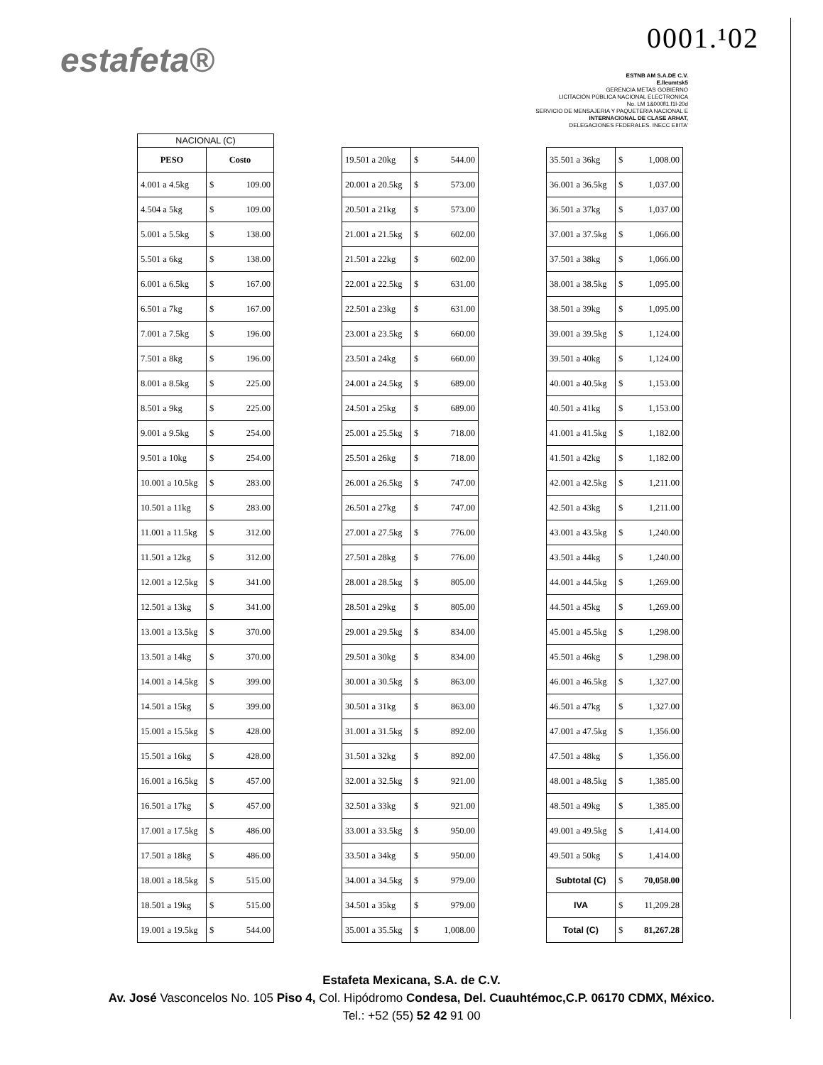0001.¹02
estafeta®
ESTNB AM S.A.DE C.V.
E.lleumtsk5
GERENCIA METAS GOBIERNO
LICITACIÓN PÚBLICA NACIONAL ELECTRONICA
No. LM 1&000fl1.f1l-20d
SERVICIO DE MENSAJERIA Y PAQUETERIA NACIONAL E
INTERNACIONAL DE CLASE ARHAT,
DELEGACIONES FEDERALES. INECC EIIITA'
| NACIONAL (C) | | |
| PESO | Costo | |
| 4.001 a 4.5kg | $ | 109.00 |
| 4.504 a 5kg | $ | 109.00 |
| 5.001 a 5.5kg | $ | 138.00 |
| 5.501 a 6kg | $ | 138.00 |
| 6.001 a 6.5kg | $ | 167.00 |
| 6.501 a 7kg | $ | 167.00 |
| 7.001 a 7.5kg | $ | 196.00 |
| 7.501 a 8kg | $ | 196.00 |
| 8.001 a 8.5kg | $ | 225.00 |
| 8.501 a 9kg | $ | 225.00 |
| 9.001 a 9.5kg | $ | 254.00 |
| 9.501 a 10kg | $ | 254.00 |
| 10.001 a 10.5kg | $ | 283.00 |
| 10.501 a 11kg | $ | 283.00 |
| 11.001 a 11.5kg | $ | 312.00 |
| 11.501 a 12kg | $ | 312.00 |
| 12.001 a 12.5kg | $ | 341.00 |
| 12.501 a 13kg | $ | 341.00 |
| 13.001 a 13.5kg | $ | 370.00 |
| 13.501 a 14kg | $ | 370.00 |
| 14.001 a 14.5kg | $ | 399.00 |
| 14.501 a 15kg | $ | 399.00 |
| 15.001 a 15.5kg | $ | 428.00 |
| 15.501 a 16kg | $ | 428.00 |
| 16.001 a 16.5kg | $ | 457.00 |
| 16.501 a 17kg | $ | 457.00 |
| 17.001 a 17.5kg | $ | 486.00 |
| 17.501 a 18kg | $ | 486.00 |
| 18.001 a 18.5kg | $ | 515.00 |
| 18.501 a 19kg | $ | 515.00 |
| 19.001 a 19.5kg | $ | 544.00 |
| 19.501 a 20kg | $ | 544.00 |
| 20.001 a 20.5kg | $ | 573.00 |
| 20.501 a 21kg | $ | 573.00 |
| 21.001 a 21.5kg | $ | 602.00 |
| 21.501 a 22kg | $ | 602.00 |
| 22.001 a 22.5kg | $ | 631.00 |
| 22.501 a 23kg | $ | 631.00 |
| 23.001 a 23.5kg | $ | 660.00 |
| 23.501 a 24kg | $ | 660.00 |
| 24.001 a 24.5kg | $ | 689.00 |
| 24.501 a 25kg | $ | 689.00 |
| 25.001 a 25.5kg | $ | 718.00 |
| 25.501 a 26kg | $ | 718.00 |
| 26.001 a 26.5kg | $ | 747.00 |
| 26.501 a 27kg | $ | 747.00 |
| 27.001 a 27.5kg | $ | 776.00 |
| 27.501 a 28kg | $ | 776.00 |
| 28.001 a 28.5kg | $ | 805.00 |
| 28.501 a 29kg | $ | 805.00 |
| 29.001 a 29.5kg | $ | 834.00 |
| 29.501 a 30kg | $ | 834.00 |
| 30.001 a 30.5kg | $ | 863.00 |
| 30.501 a 31kg | $ | 863.00 |
| 31.001 a 31.5kg | $ | 892.00 |
| 31.501 a 32kg | $ | 892.00 |
| 32.001 a 32.5kg | $ | 921.00 |
| 32.501 a 33kg | $ | 921.00 |
| 33.001 a 33.5kg | $ | 950.00 |
| 33.501 a 34kg | $ | 950.00 |
| 34.001 a 34.5kg | $ | 979.00 |
| 34.501 a 35kg | $ | 979.00 |
| 35.001 a 35.5kg | $ | 1,008.00 |
| 35.501 a 36kg | $ | 1,008.00 |
| 36.001 a 36.5kg | $ | 1,037.00 |
| 36.501 a 37kg | $ | 1,037.00 |
| 37.001 a 37.5kg | $ | 1,066.00 |
| 37.501 a 38kg | $ | 1,066.00 |
| 38.001 a 38.5kg | $ | 1,095.00 |
| 38.501 a 39kg | $ | 1,095.00 |
| 39.001 a 39.5kg | $ | 1,124.00 |
| 39.501 a 40kg | $ | 1,124.00 |
| 40.001 a 40.5kg | $ | 1,153.00 |
| 40.501 a 41kg | $ | 1,153.00 |
| 41.001 a 41.5kg | $ | 1,182.00 |
| 41.501 a 42kg | $ | 1,182.00 |
| 42.001 a 42.5kg | $ | 1,211.00 |
| 42.501 a 43kg | $ | 1,211.00 |
| 43.001 a 43.5kg | $ | 1,240.00 |
| 43.501 a 44kg | $ | 1,240.00 |
| 44.001 a 44.5kg | $ | 1,269.00 |
| 44.501 a 45kg | $ | 1,269.00 |
| 45.001 a 45.5kg | $ | 1,298.00 |
| 45.501 a 46kg | $ | 1,298.00 |
| 46.001 a 46.5kg | $ | 1,327.00 |
| 46.501 a 47kg | $ | 1,327.00 |
| 47.001 a 47.5kg | $ | 1,356.00 |
| 47.501 a 48kg | $ | 1,356.00 |
| 48.001 a 48.5kg | $ | 1,385.00 |
| 48.501 a 49kg | $ | 1,385.00 |
| 49.001 a 49.5kg | $ | 1,414.00 |
| 49.501 a 50kg | $ | 1,414.00 |
| Subtotal (C) | $ | 70,058.00 |
| IVA | $ | 11,209.28 |
| Total (C) | $ | 81,267.28 |
Estafeta Mexicana, S.A. de C.V.
Av. José Vasconcelos No. 105 Piso 4, Col. Hipódromo Condesa, Del. Cuauhtémoc,C.P. 06170 CDMX, México.
Tel.: +52 (55) 52 42 91 00